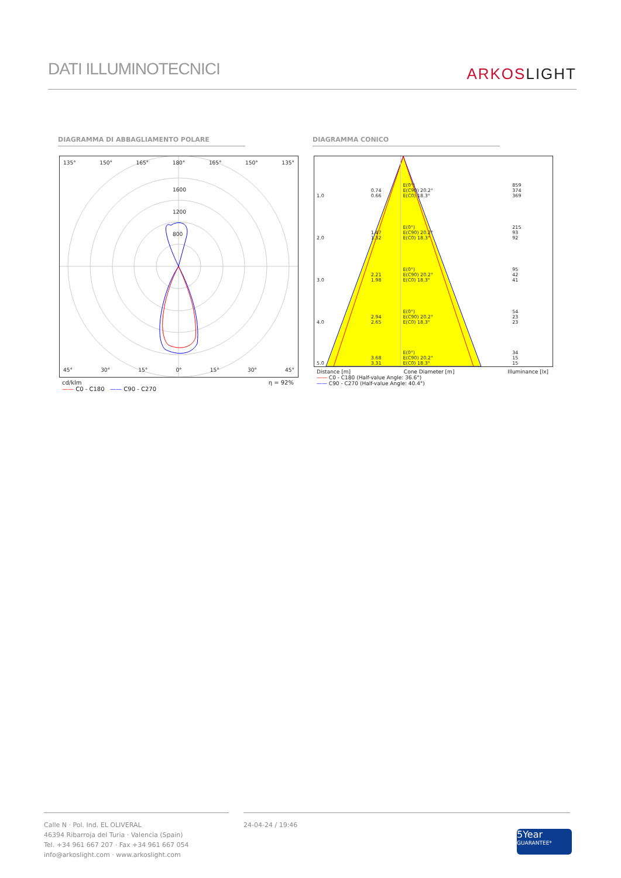DATI ILLUMINOTECNICI
ARKOSLIGHT
DIAGRAMMA DI ABBAGLIAMENTO POLARE DIAGRAMMA CONICO
135° 150° 165° 180° 165° 150° 135°
1600
1200
800
45° 30° 15° 0° 15° 30° 45°
cd/klm η = 92%
—— C0 - C180 —— C90 - C270
| 1.0 | 0.74 0.66 | E(0°) E(C90) 20.2° E(C0) 18.3° | 859 374 369 |
| 2.0 | 1.47 1.32 | E(0°) E(C90) 20.2° E(C0) 18.3° | 215 93 92 |
| 3.0 | 2.21 1.98 | E(0°) E(C90) 20.2° E(C0) 18.3° | 95 42 41 |
| 4.0 | 2.94 2.65 | E(0°) E(C90) 20.2° E(C0) 18.3° | 54 23 23 |
| 5.0 | 3.68 3.31 | E(0°) E(C90) 20.2° E(C0) 18.3° | 34 15 15 |
Distance [m] Cone Diameter [m] Illuminance [lx]
—— C0 - C180 (Half-value Angle: 36.6°)
—— C90 - C270 (Half-value Angle: 40.4°)
Calle N · Pol. Ind. EL OLIVERAL
46394 Ribarroja del Turia · Valencia (Spain)
Tel. +34 961 667 207 · Fax +34 961 667 054
info@arkoslight.com · www.arkoslight.com
24-04-24 / 19:46
5Year
GUARANTEE*